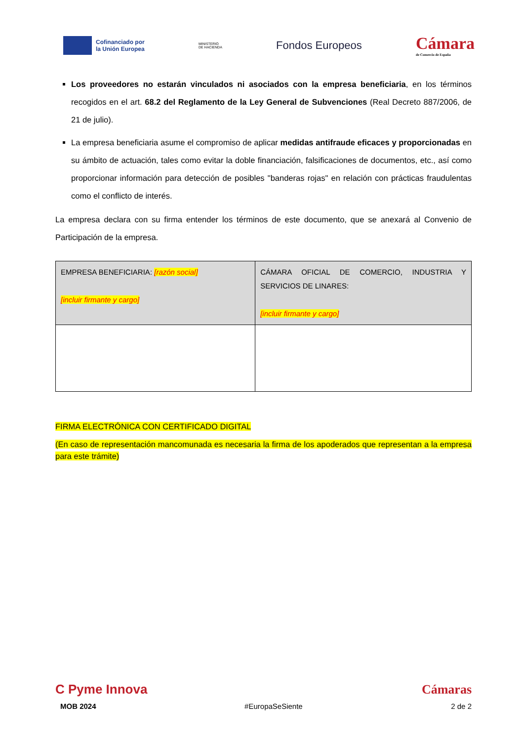Cofinanciado por
la Unión Europea
MINISTERIO
DE HACIENDA
Fondos Europeos
Cámara
de Comercio de España
Los proveedores no estarán vinculados ni asociados con la empresa beneficiaria, en los términos recogidos en el art. 68.2 del Reglamento de la Ley General de Subvenciones (Real Decreto 887/2006, de 21 de julio).
La empresa beneficiaria asume el compromiso de aplicar medidas antifraude eficaces y proporcionadas en su ámbito de actuación, tales como evitar la doble financiación, falsificaciones de documentos, etc., así como proporcionar información para detección de posibles "banderas rojas" en relación con prácticas fraudulentas como el conflicto de interés.
La empresa declara con su firma entender los términos de este documento, que se anexará al Convenio de Participación de la empresa.
| EMPRESA BENEFICIARIA: [razón social] [incluir firmante y cargo] | CÁMARA OFICIAL DE COMERCIO, INDUSTRIA Y SERVICIOS DE LINARES: [incluir firmante y cargo] |
FIRMA ELECTRÓNICA CON CERTIFICADO DIGITAL
(En caso de representación mancomunada es necesaria la firma de los apoderados que representan a la empresa para este trámite)
C Pyme Innova Cámaras
MOB 2024 #EuropaSeSiente 2 de 2